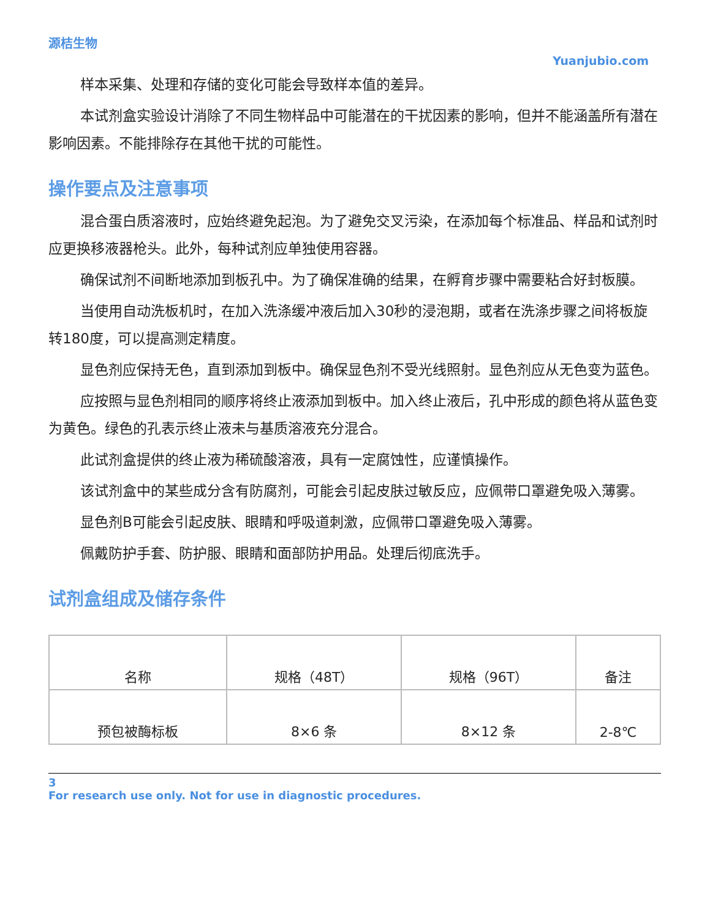源桔生物
Yuanjubio.com
样本采集、处理和存储的变化可能会导致样本值的差异。
本试剂盒实验设计消除了不同生物样品中可能潜在的干扰因素的影响，但并不能涵盖所有潜在影响因素。不能排除存在其他干扰的可能性。
操作要点及注意事项
混合蛋白质溶液时，应始终避免起泡。为了避免交叉污染，在添加每个标准品、样品和试剂时应更换移液器枪头。此外，每种试剂应单独使用容器。
确保试剂不间断地添加到板孔中。为了确保准确的结果，在孵育步骤中需要粘合好封板膜。
当使用自动洗板机时，在加入洗涤缓冲液后加入30秒的浸泡期，或者在洗涤步骤之间将板旋转180度，可以提高测定精度。
显色剂应保持无色，直到添加到板中。确保显色剂不受光线照射。显色剂应从无色变为蓝色。
应按照与显色剂相同的顺序将终止液添加到板中。加入终止液后，孔中形成的颜色将从蓝色变为黄色。绿色的孔表示终止液未与基质溶液充分混合。
此试剂盒提供的终止液为稀硫酸溶液，具有一定腐蚀性，应谨慎操作。
该试剂盒中的某些成分含有防腐剂，可能会引起皮肤过敏反应，应佩带口罩避免吸入薄雾。
显色剂B可能会引起皮肤、眼睛和呼吸道刺激，应佩带口罩避免吸入薄雾。
佩戴防护手套、防护服、眼睛和面部防护用品。处理后彻底洗手。
试剂盒组成及储存条件
| 名称 | 规格（48T） | 规格（96T） | 备注 |
| 预包被酶标板 | 8×6 条 | 8×12 条 | 2-8℃ |
3
For research use only. Not for use in diagnostic procedures.